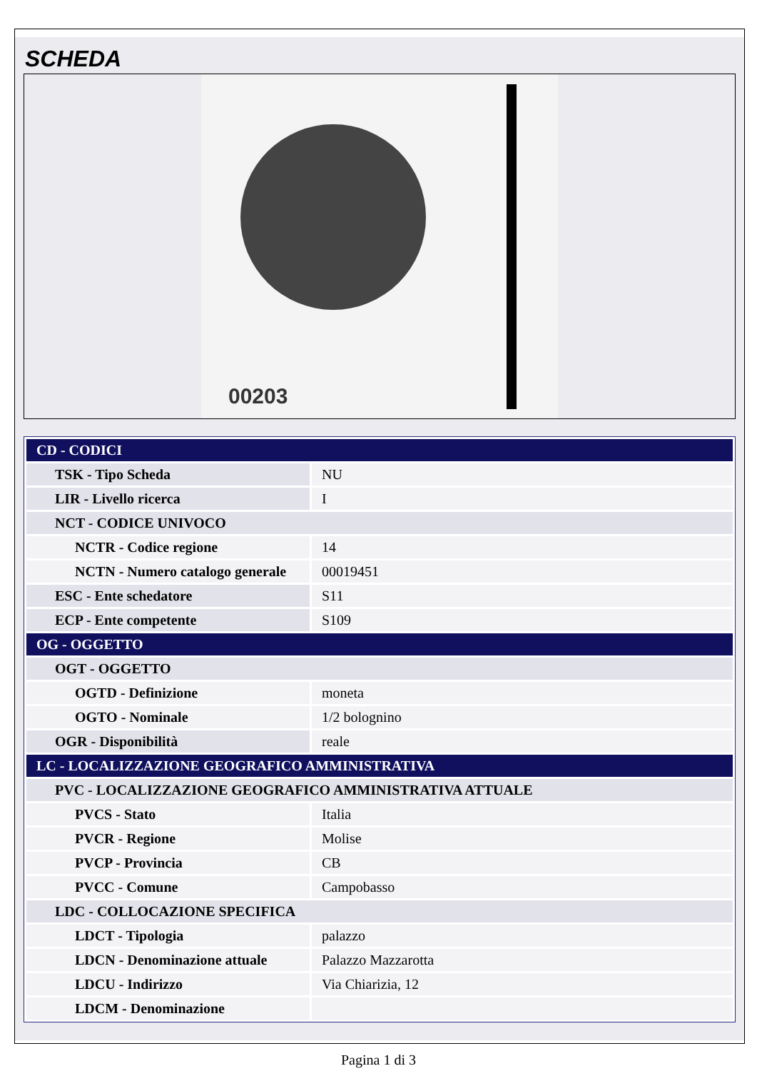SCHEDA
00203
| CD - CODICI | |
| TSK - Tipo Scheda | NU |
| LIR - Livello ricerca | I |
| NCT - CODICE UNIVOCO | |
| NCTR - Codice regione | 14 |
| NCTN - Numero catalogo generale | 00019451 |
| ESC - Ente schedatore | S11 |
| ECP - Ente competente | S109 |
| OG - OGGETTO | |
| OGT - OGGETTO | |
| OGTD - Definizione | moneta |
| OGTO - Nominale | 1/2 bolognino |
| OGR - Disponibilità | reale |
| LC - LOCALIZZAZIONE GEOGRAFICO AMMINISTRATIVA | |
| PVC - LOCALIZZAZIONE GEOGRAFICO AMMINISTRATIVA ATTUALE | |
| PVCS - Stato | Italia |
| PVCR - Regione | Molise |
| PVCP - Provincia | CB |
| PVCC - Comune | Campobasso |
| LDC - COLLOCAZIONE SPECIFICA | |
| LDCT - Tipologia | palazzo |
| LDCN - Denominazione attuale | Palazzo Mazzarotta |
| LDCU - Indirizzo | Via Chiarizia, 12 |
| LDCM - Denominazione | |
Pagina 1 di 3